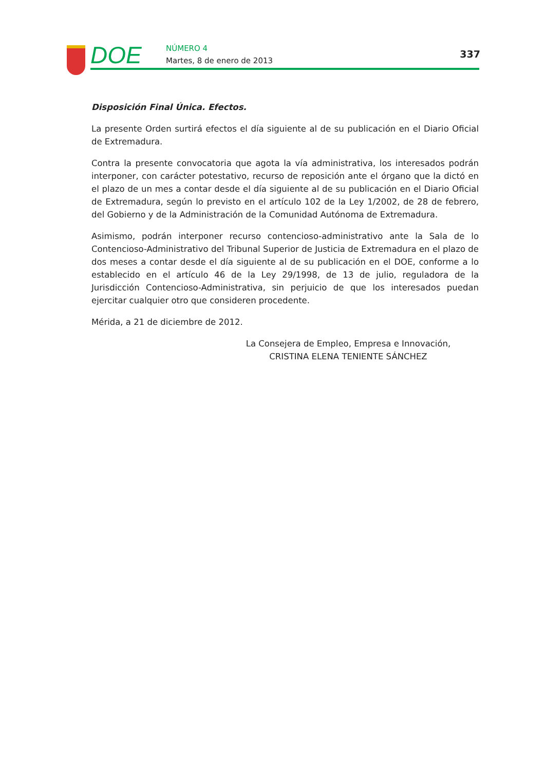DOE
NÚMERO 4
Martes, 8 de enero de 2013
337
Disposición Final Única. Efectos.
La presente Orden surtirá efectos el día siguiente al de su publicación en el Diario Oficial de Extremadura.
Contra la presente convocatoria que agota la vía administrativa, los interesados podrán interponer, con carácter potestativo, recurso de reposición ante el órgano que la dictó en el plazo de un mes a contar desde el día siguiente al de su publicación en el Diario Oficial de Extremadura, según lo previsto en el artículo 102 de la Ley 1/2002, de 28 de febrero, del Gobierno y de la Administración de la Comunidad Autónoma de Extremadura.
Asimismo, podrán interponer recurso contencioso-administrativo ante la Sala de lo Contencioso-Administrativo del Tribunal Superior de Justicia de Extremadura en el plazo de dos meses a contar desde el día siguiente al de su publicación en el DOE, conforme a lo establecido en el artículo 46 de la Ley 29/1998, de 13 de julio, reguladora de la Jurisdicción Contencioso-Administrativa, sin perjuicio de que los interesados puedan ejercitar cualquier otro que consideren procedente.
Mérida, a 21 de diciembre de 2012.
La Consejera de Empleo, Empresa e Innovación,
CRISTINA ELENA TENIENTE SÁNCHEZ